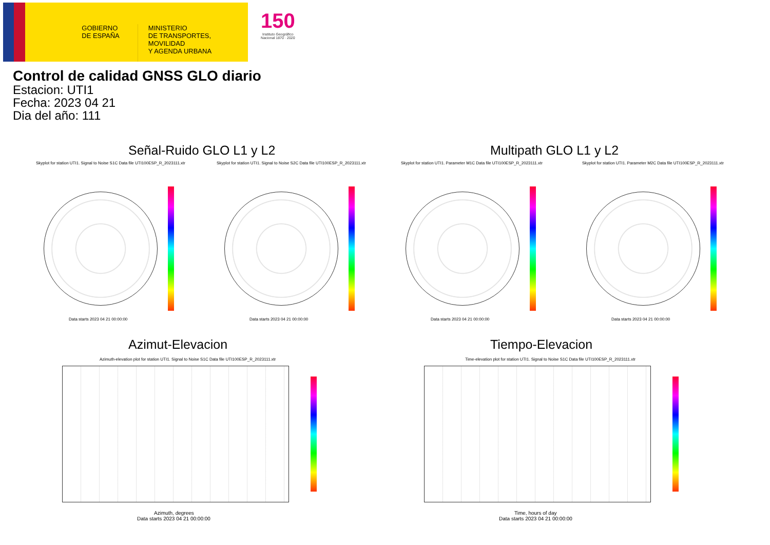GOBIERNO DE ESPAÑA
MINISTERIO
DE TRANSPORTES, MOVILIDAD
Y AGENDA URBANA
150
Instituto Geográfico
Nacional 1870 · 2020
Control de calidad GNSS GLO diario
Estacion: UTI1
Fecha: 2023 04 21
Dia del año: 111
Señal-Ruido GLO L1 y L2 Multipath GLO L1 y L2
Skyplot for station UTI1. Signal to Noise S1C Data file UTI100ESP_R_2023111.xtr Skyplot for station UTI1. Signal to Noise S2C Data file UTI100ESP_R_2023111.xtr Skyplot for station UTI1. Parameter M1C Data file UTI100ESP_R_2023111.xtr Skyplot for station UTI1. Parameter M2C Data file UTI100ESP_R_2023111.xtr
Data starts 2023 04 21 00:00:00 Data starts 2023 04 21 00:00:00 Data starts 2023 04 21 00:00:00 Data starts 2023 04 21 00:00:00
Azimut-Elevacion Tiempo-Elevacion
Azimuth-elevation plot for station UTI1. Signal to Noise S1C Data file UTI100ESP_R_2023111.xtr Time-elevation plot for station UTI1. Signal to Noise S1C Data file UTI100ESP_R_2023111.xtr
Azimuth, degrees
Data starts 2023 04 21 00:00:00
Time, hours of day
Data starts 2023 04 21 00:00:00